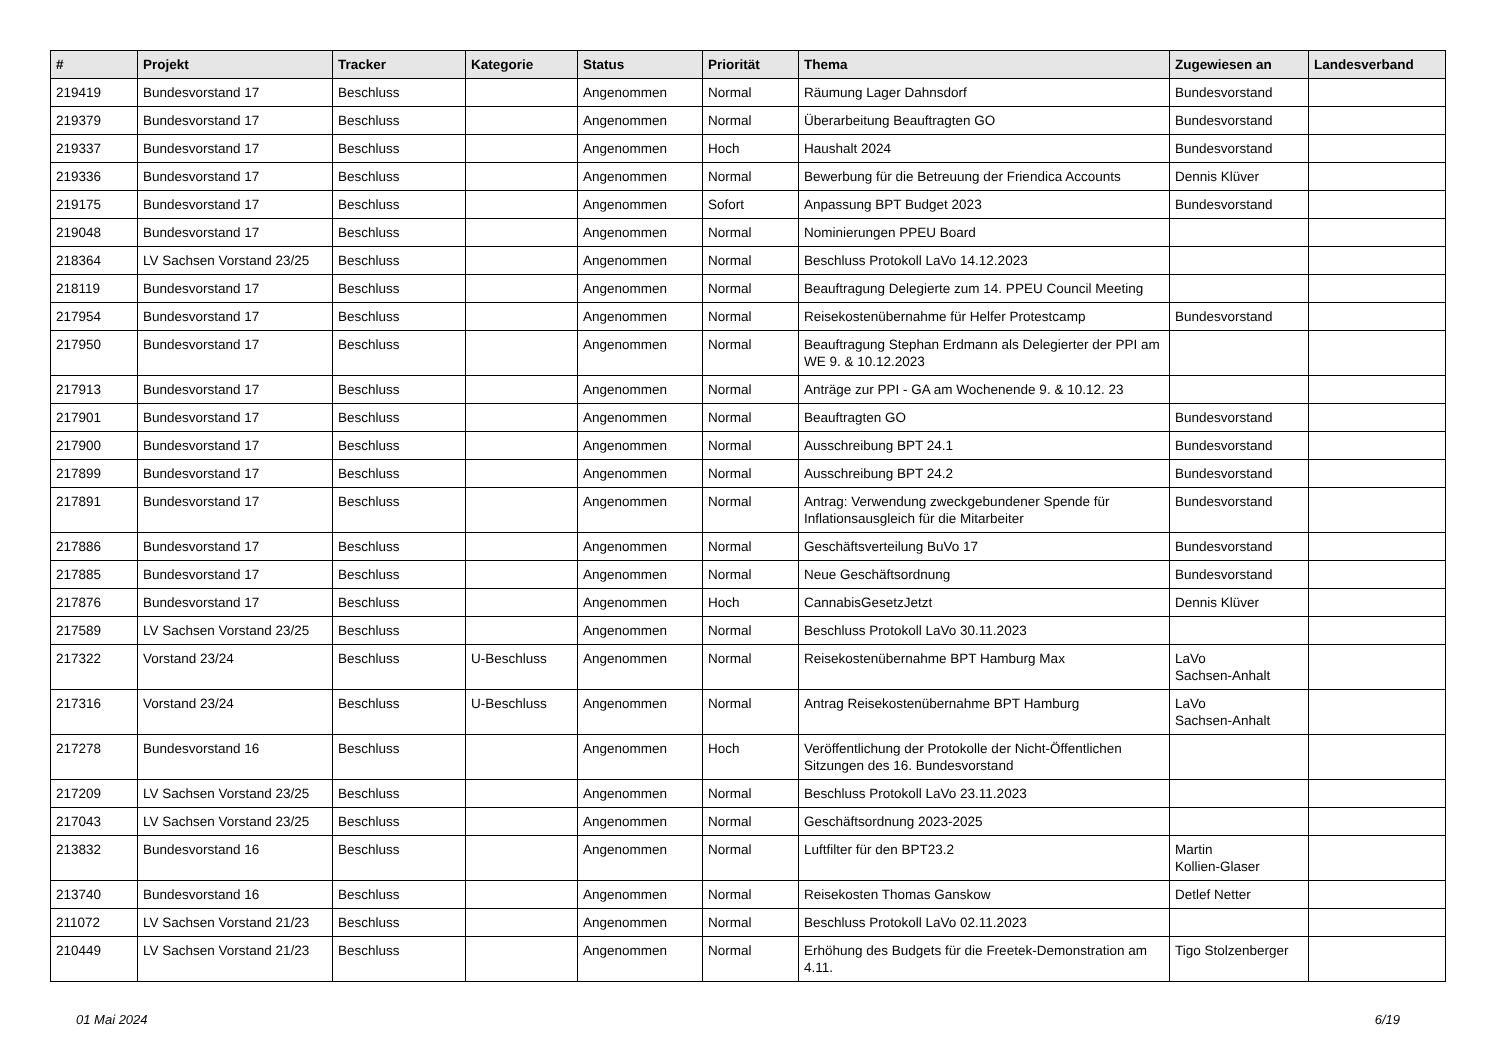| # | Projekt | Tracker | Kategorie | Status | Priorität | Thema | Zugewiesen an | Landesverband |
| --- | --- | --- | --- | --- | --- | --- | --- | --- |
| 219419 | Bundesvorstand 17 | Beschluss | | Angenommen | Normal | Räumung Lager Dahnsdorf | Bundesvorstand | |
| 219379 | Bundesvorstand 17 | Beschluss | | Angenommen | Normal | Überarbeitung Beauftragten GO | Bundesvorstand | |
| 219337 | Bundesvorstand 17 | Beschluss | | Angenommen | Hoch | Haushalt 2024 | Bundesvorstand | |
| 219336 | Bundesvorstand 17 | Beschluss | | Angenommen | Normal | Bewerbung für die Betreuung der Friendica Accounts | Dennis Klüver | |
| 219175 | Bundesvorstand 17 | Beschluss | | Angenommen | Sofort | Anpassung BPT Budget 2023 | Bundesvorstand | |
| 219048 | Bundesvorstand 17 | Beschluss | | Angenommen | Normal | Nominierungen PPEU Board | | |
| 218364 | LV Sachsen Vorstand 23/25 | Beschluss | | Angenommen | Normal | Beschluss Protokoll LaVo 14.12.2023 | | |
| 218119 | Bundesvorstand 17 | Beschluss | | Angenommen | Normal | Beauftragung Delegierte zum 14. PPEU Council Meeting | | |
| 217954 | Bundesvorstand 17 | Beschluss | | Angenommen | Normal | Reisekostenübernahme für Helfer Protestcamp | Bundesvorstand | |
| 217950 | Bundesvorstand 17 | Beschluss | | Angenommen | Normal | Beauftragung Stephan Erdmann als Delegierter der PPI am WE 9. & 10.12.2023 | | |
| 217913 | Bundesvorstand 17 | Beschluss | | Angenommen | Normal | Anträge zur PPI - GA am Wochenende 9. & 10.12. 23 | | |
| 217901 | Bundesvorstand 17 | Beschluss | | Angenommen | Normal | Beauftragten GO | Bundesvorstand | |
| 217900 | Bundesvorstand 17 | Beschluss | | Angenommen | Normal | Ausschreibung BPT 24.1 | Bundesvorstand | |
| 217899 | Bundesvorstand 17 | Beschluss | | Angenommen | Normal | Ausschreibung BPT 24.2 | Bundesvorstand | |
| 217891 | Bundesvorstand 17 | Beschluss | | Angenommen | Normal | Antrag: Verwendung zweckgebundener Spende für Inflationsausgleich für die Mitarbeiter | Bundesvorstand | |
| 217886 | Bundesvorstand 17 | Beschluss | | Angenommen | Normal | Geschäftsverteilung BuVo 17 | Bundesvorstand | |
| 217885 | Bundesvorstand 17 | Beschluss | | Angenommen | Normal | Neue Geschäftsordnung | Bundesvorstand | |
| 217876 | Bundesvorstand 17 | Beschluss | | Angenommen | Hoch | CannabisGesetzJetzt | Dennis Klüver | |
| 217589 | LV Sachsen Vorstand 23/25 | Beschluss | | Angenommen | Normal | Beschluss Protokoll LaVo 30.11.2023 | | |
| 217322 | Vorstand 23/24 | Beschluss | U-Beschluss | Angenommen | Normal | Reisekostenübernahme BPT Hamburg Max | LaVo Sachsen-Anhalt | |
| 217316 | Vorstand 23/24 | Beschluss | U-Beschluss | Angenommen | Normal | Antrag Reisekostenübernahme BPT Hamburg | LaVo Sachsen-Anhalt | |
| 217278 | Bundesvorstand 16 | Beschluss | | Angenommen | Hoch | Veröffentlichung der Protokolle der Nicht-Öffentlichen Sitzungen des 16. Bundesvorstand | | |
| 217209 | LV Sachsen Vorstand 23/25 | Beschluss | | Angenommen | Normal | Beschluss Protokoll LaVo 23.11.2023 | | |
| 217043 | LV Sachsen Vorstand 23/25 | Beschluss | | Angenommen | Normal | Geschäftsordnung 2023-2025 | | |
| 213832 | Bundesvorstand 16 | Beschluss | | Angenommen | Normal | Luftfilter für den BPT23.2 | Martin Kollien-Glaser | |
| 213740 | Bundesvorstand 16 | Beschluss | | Angenommen | Normal | Reisekosten Thomas Ganskow | Detlef Netter | |
| 211072 | LV Sachsen Vorstand 21/23 | Beschluss | | Angenommen | Normal | Beschluss Protokoll LaVo 02.11.2023 | | |
| 210449 | LV Sachsen Vorstand 21/23 | Beschluss | | Angenommen | Normal | Erhöhung des Budgets für die Freetek-Demonstration am 4.11. | Tigo Stolzenberger | |
01 Mai 2024 6/19